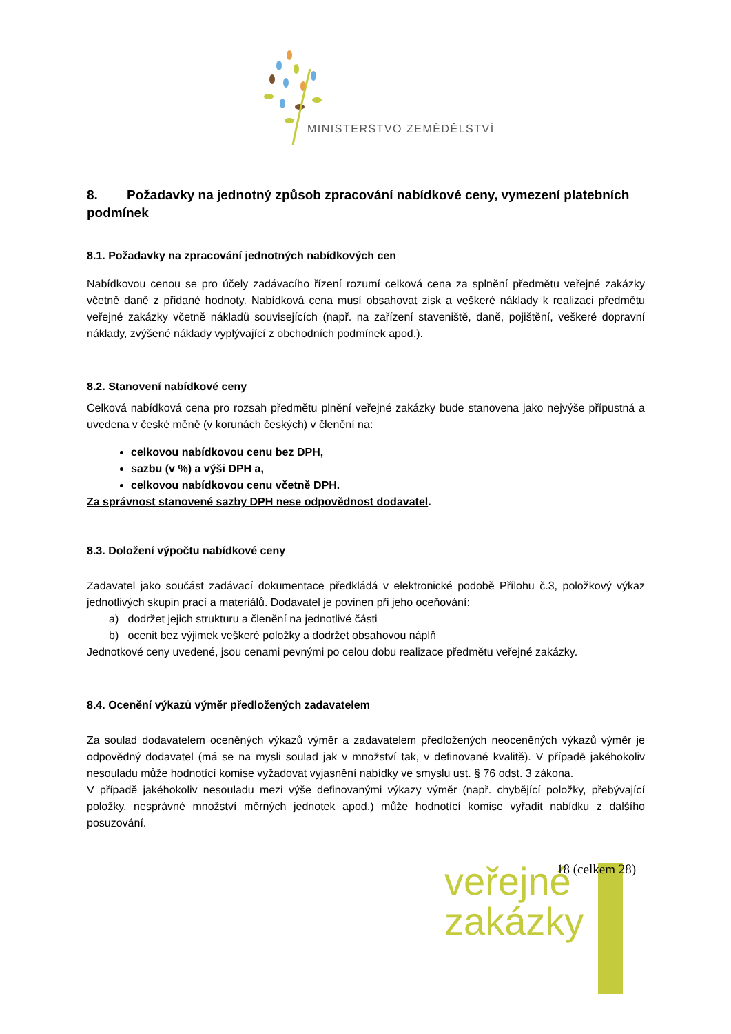MINISTERSTVO ZEMĚDĚLSTVÍ
8. Požadavky na jednotný způsob zpracování nabídkové ceny, vymezení platebních podmínek
8.1. Požadavky na zpracování jednotných nabídkových cen
Nabídkovou cenou se pro účely zadávacího řízení rozumí celková cena za splnění předmětu veřejné zakázky včetně daně z přidané hodnoty. Nabídková cena musí obsahovat zisk a veškeré náklady k realizaci předmětu veřejné zakázky včetně nákladů souvisejících (např. na zařízení staveniště, daně, pojištění, veškeré dopravní náklady, zvýšené náklady vyplývající z obchodních podmínek apod.).
8.2. Stanovení nabídkové ceny
Celková nabídková cena pro rozsah předmětu plnění veřejné zakázky bude stanovena jako nejvýše přípustná a uvedena v české měně (v korunách českých) v členění na:
celkovou nabídkovou cenu bez DPH,
sazbu (v %) a výši DPH a,
celkovou nabídkovou cenu včetně DPH.
Za správnost stanovené sazby DPH nese odpovědnost dodavatel.
8.3. Doložení výpočtu nabídkové ceny
Zadavatel jako součást zadávací dokumentace předkládá v elektronické podobě Přílohu č.3, položkový výkaz jednotlivých skupin prací a materiálů. Dodavatel je povinen při jeho oceňování:
a) dodržet jejich strukturu a členění na jednotlivé části
b) ocenit bez výjimek veškeré položky a dodržet obsahovou náplň
Jednotkové ceny uvedené, jsou cenami pevnými po celou dobu realizace předmětu veřejné zakázky.
8.4. Ocenění výkazů výměr předložených zadavatelem
Za soulad dodavatelem oceněných výkazů výměr a zadavatelem předložených neoceněných výkazů výměr je odpovědný dodavatel (má se na mysli soulad jak v množství tak, v definované kvalitě). V případě jakéhokoliv nesouladu může hodnotící komise vyžadovat vyjasnění nabídky ve smyslu ust. § 76 odst. 3 zákona.
V případě jakéhokoliv nesouladu mezi výše definovanými výkazy výměr (např. chybějící položky, přebývající položky, nesprávné množství měrných jednotek apod.) může hodnotící komise vyřadit nabídku z dalšího posuzování.
veřejné
zakázky
18 (celkem 28)